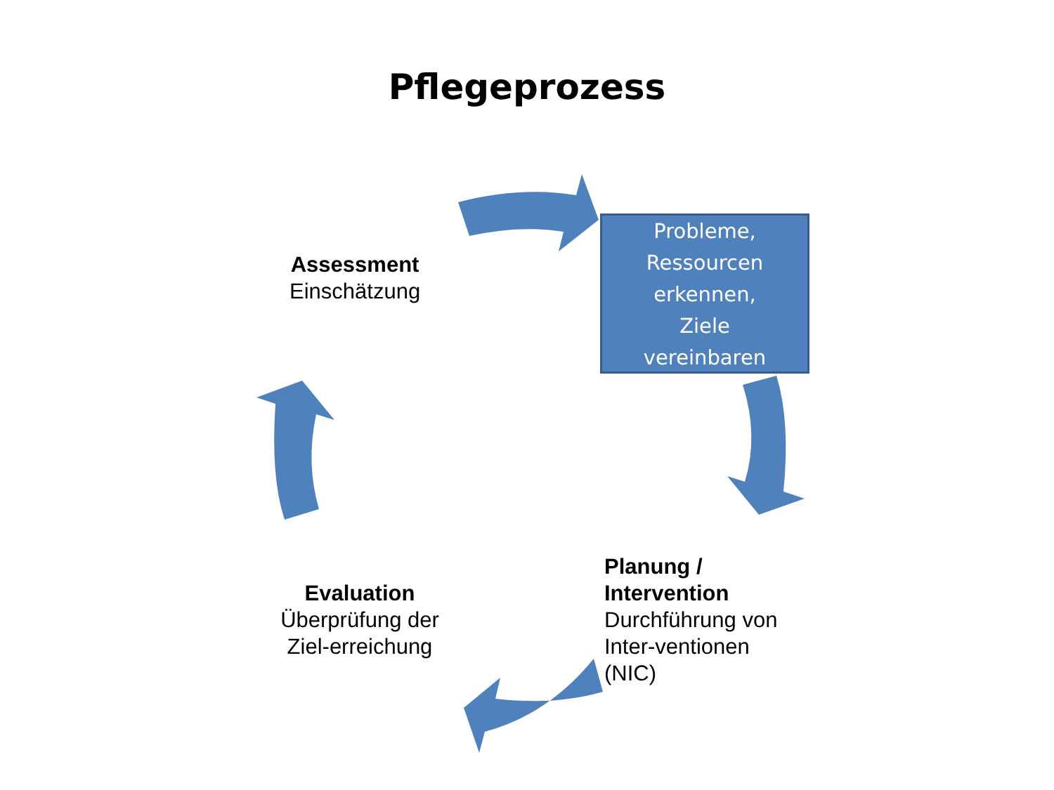Pflegeprozess
Assessment
Einschätzung
Probleme,
Ressourcen
erkennen,
Ziele
vereinbaren
Planung /
Intervention
Durchführung von
Inter-ventionen
(NIC)
Evaluation
Überprüfung der
Ziel-erreichung